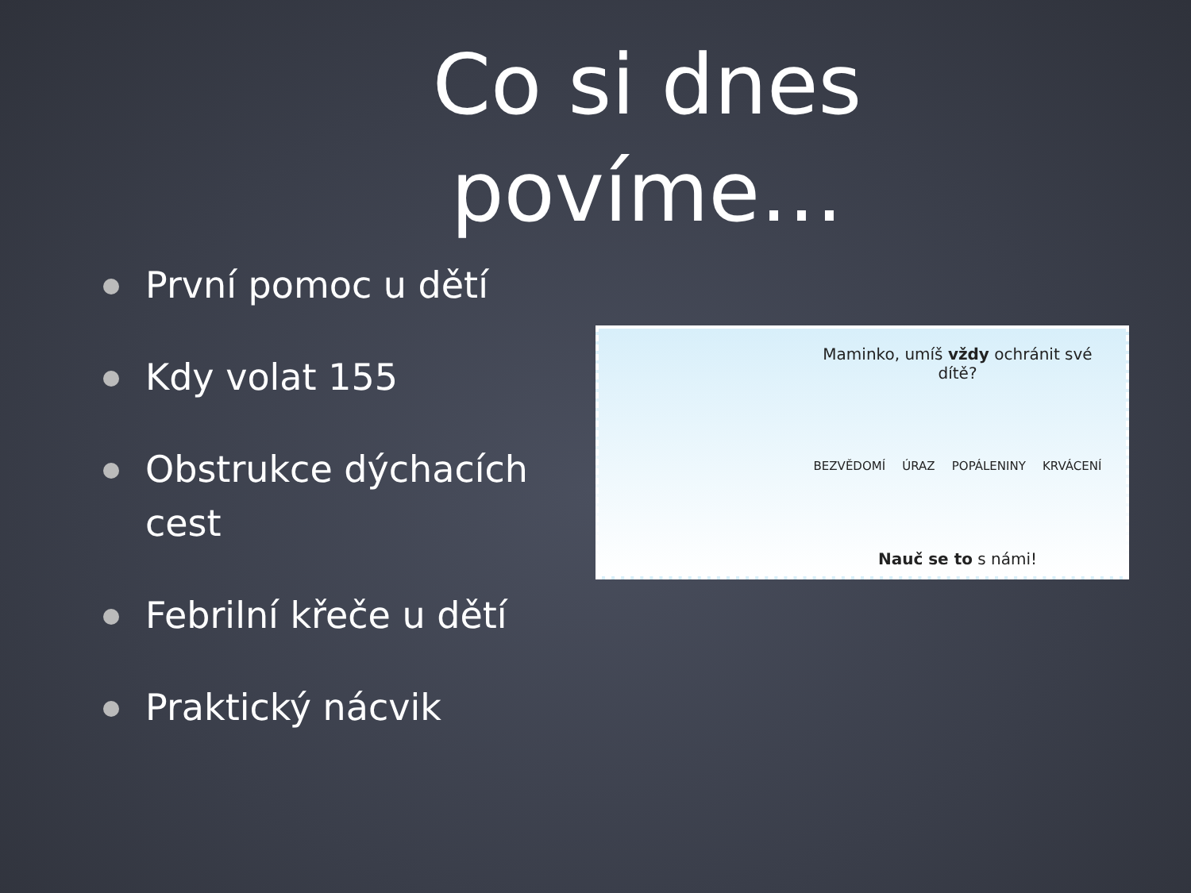Co si dnes
povíme…
První pomoc u dětí
Kdy volat 155
Obstrukce dýchacích cest
Febrilní křeče u dětí
Praktický nácvik
Maminko, umíš vždy ochránit své dítě?
BEZVĚDOMÍ ÚRAZ POPÁLENINY KRVÁCENÍ
Nauč se to s námi!